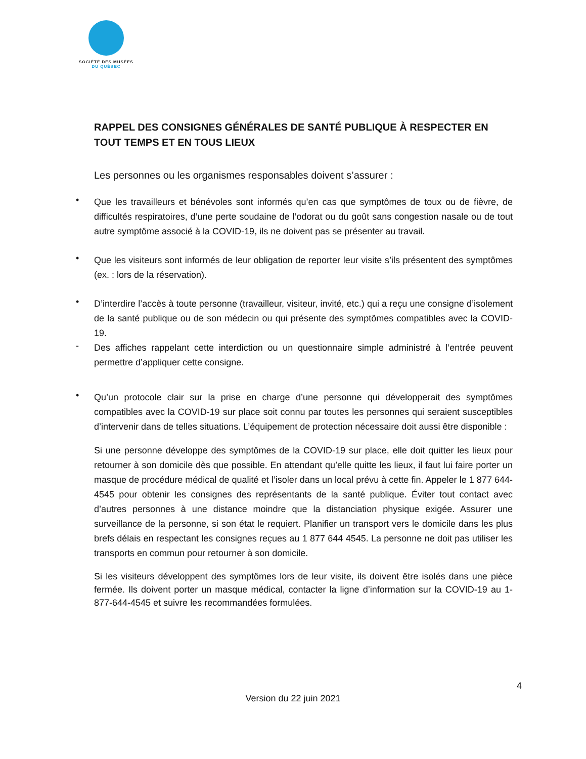SOCIÉTÉ DES MUSÉES
DU QUÉBEC
RAPPEL DES CONSIGNES GÉNÉRALES DE SANTÉ PUBLIQUE À RESPECTER EN TOUT TEMPS ET EN TOUS LIEUX
Les personnes ou les organismes responsables doivent s’assurer :
•
Que les travailleurs et bénévoles sont informés qu’en cas que symptômes de toux ou de fièvre, de difficultés respiratoires, d’une perte soudaine de l’odorat ou du goût sans congestion nasale ou de tout autre symptôme associé à la COVID-19, ils ne doivent pas se présenter au travail.
•
Que les visiteurs sont informés de leur obligation de reporter leur visite s’ils présentent des symptômes (ex. : lors de la réservation).
•
D’interdire l’accès à toute personne (travailleur, visiteur, invité, etc.) qui a reçu une consigne d’isolement de la santé publique ou de son médecin ou qui présente des symptômes compatibles avec la COVID-19.
-
Des affiches rappelant cette interdiction ou un questionnaire simple administré à l’entrée peuvent permettre d’appliquer cette consigne.
•
Qu’un protocole clair sur la prise en charge d’une personne qui développerait des symptômes compatibles avec la COVID-19 sur place soit connu par toutes les personnes qui seraient susceptibles d’intervenir dans de telles situations. L’équipement de protection nécessaire doit aussi être disponible :
Si une personne développe des symptômes de la COVID-19 sur place, elle doit quitter les lieux pour retourner à son domicile dès que possible. En attendant qu’elle quitte les lieux, il faut lui faire porter un masque de procédure médical de qualité et l’isoler dans un local prévu à cette fin. Appeler le 1 877 644-4545 pour obtenir les consignes des représentants de la santé publique. Éviter tout contact avec d’autres personnes à une distance moindre que la distanciation physique exigée. Assurer une surveillance de la personne, si son état le requiert. Planifier un transport vers le domicile dans les plus brefs délais en respectant les consignes reçues au 1 877 644 4545. La personne ne doit pas utiliser les transports en commun pour retourner à son domicile.
Si les visiteurs développent des symptômes lors de leur visite, ils doivent être isolés dans une pièce fermée. Ils doivent porter un masque médical, contacter la ligne d’information sur la COVID-19 au 1-877-644-4545 et suivre les recommandées formulées.
4
Version du 22 juin 2021